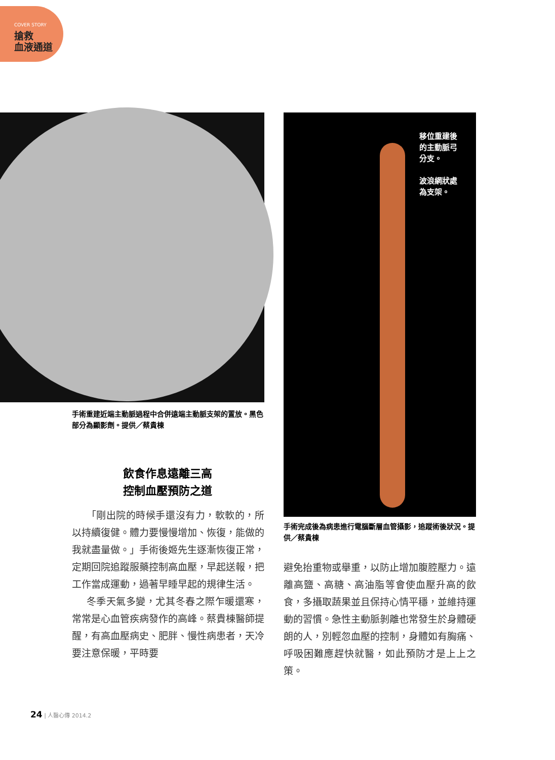COVER STORY
搶救
血液通道
移位重建後
的主動脈弓
分支。
波浪網狀處
為支架。
手術重建近端主動脈過程中合併遠端主動脈支架的置放。黑色部分為顯影劑。提供／蔡貴棟
手術完成後為病患進行電腦斷層血管攝影，追蹤術後狀況。提供／蔡貴棟
飲食作息遠離三高
控制血壓預防之道
「剛出院的時候手還沒有力，軟軟的，所以持續復健。體力要慢慢增加、恢復，能做的我就盡量做。」手術後姬先生逐漸恢復正常，定期回院追蹤服藥控制高血壓，早起送報，把工作當成運動，過著早睡早起的規律生活。
冬季天氣多變，尤其冬春之際乍暖還寒，常常是心血管疾病發作的高峰。蔡貴棟醫師提醒，有高血壓病史、肥胖、慢性病患者，天冷要注意保暖，平時要
避免抬重物或舉重，以防止增加腹腔壓力。遠離高鹽、高糖、高油脂等會使血壓升高的飲食，多攝取蔬果並且保持心情平穩，並維持運動的習慣。急性主動脈剝離也常發生於身體硬朗的人，別輕忽血壓的控制，身體如有胸痛、呼吸困難應趕快就醫，如此預防才是上上之策。
24 | 人醫心傳 2014.2